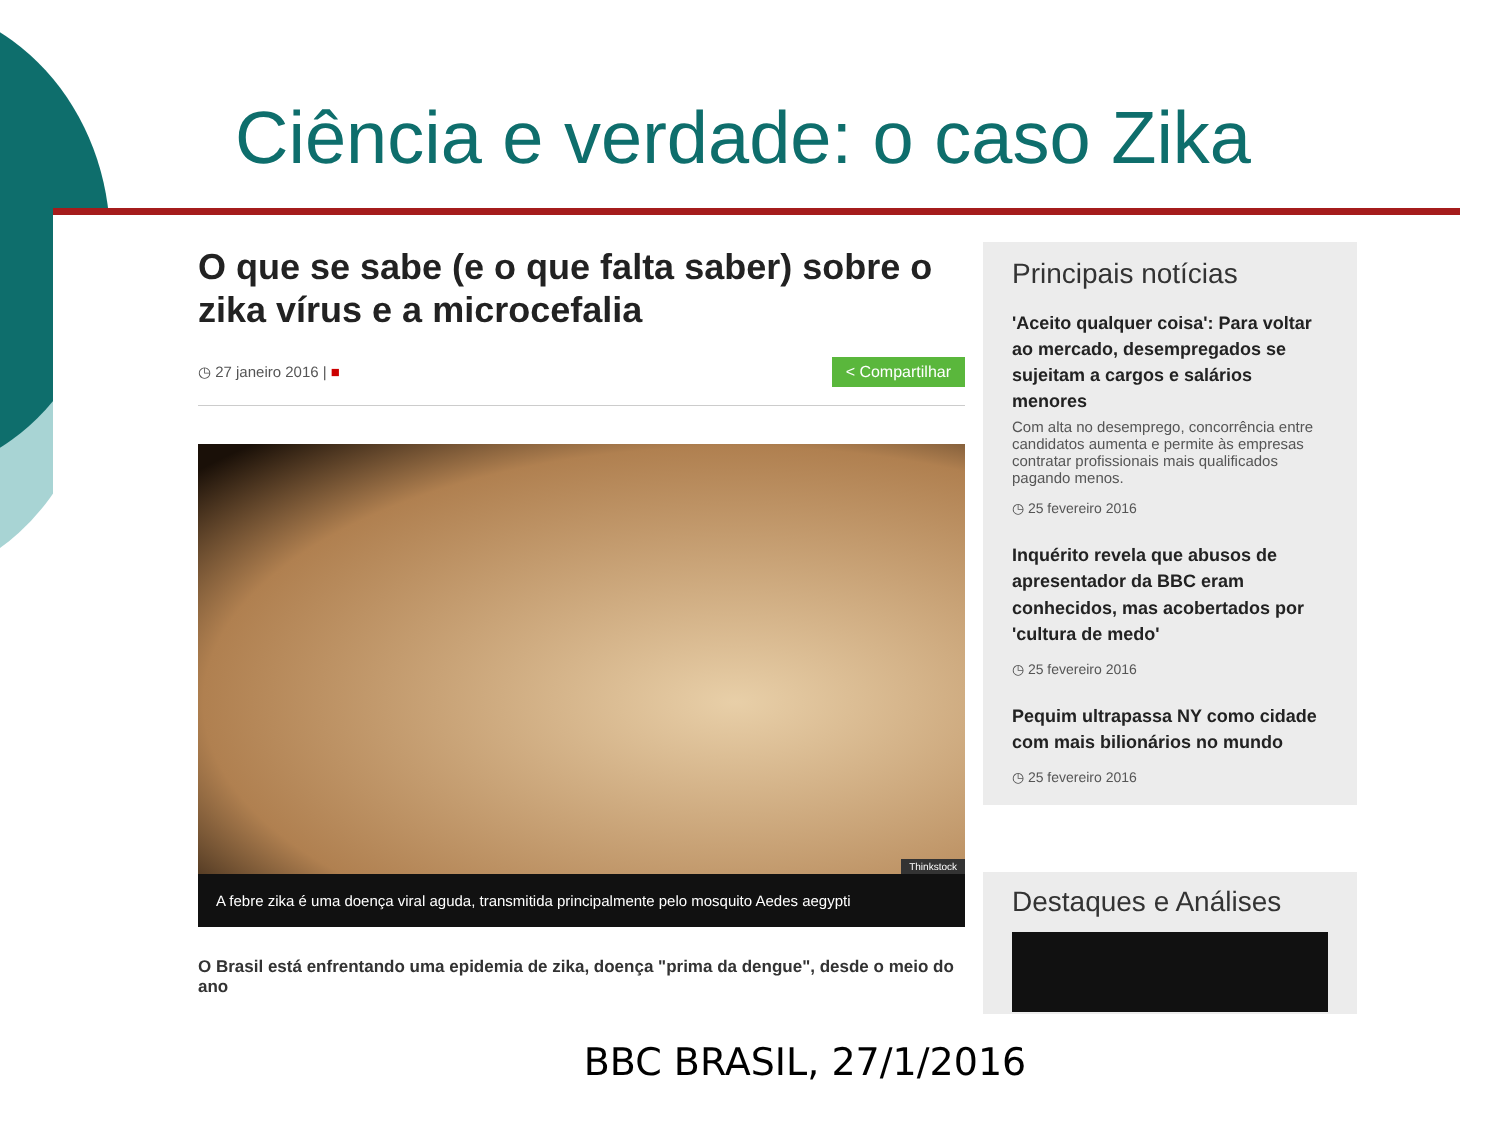Ciência e verdade: o caso Zika
O que se sabe (e o que falta saber) sobre o zika vírus e a microcefalia
◷ 27 janeiro 2016 | ■ < Compartilhar
Thinkstock
A febre zika é uma doença viral aguda, transmitida principalmente pelo mosquito Aedes aegypti
O Brasil está enfrentando uma epidemia de zika, doença "prima da dengue", desde o meio do ano
Principais notícias
'Aceito qualquer coisa': Para voltar ao mercado, desempregados se sujeitam a cargos e salários menores
Com alta no desemprego, concorrência entre candidatos aumenta e permite às empresas contratar profissionais mais qualificados pagando menos.
◷ 25 fevereiro 2016
Inquérito revela que abusos de apresentador da BBC eram conhecidos, mas acobertados por 'cultura de medo'
◷ 25 fevereiro 2016
Pequim ultrapassa NY como cidade com mais bilionários no mundo
◷ 25 fevereiro 2016
Destaques e Análises
BBC BRASIL, 27/1/2016